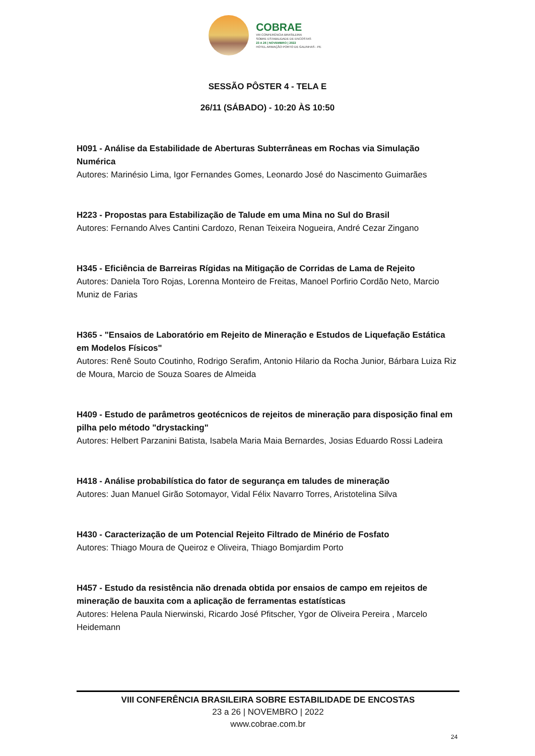COBRAE
VIII CONFERÊNCIA BRASILEIRA
SOBRE ESTABILIDADE DE ENCOSTAS
23 A 26 | NOVEMBRO | 2022
HOTEL ARMAÇÃO PORTO DE GALINHAS - PE
SESSÃO PÔSTER 4 - TELA E
26/11 (SÁBADO) - 10:20 ÀS 10:50
H091 - Análise da Estabilidade de Aberturas Subterrâneas em Rochas via Simulação Numérica
Autores: Marinésio Lima, Igor Fernandes Gomes, Leonardo José do Nascimento Guimarães
H223 - Propostas para Estabilização de Talude em uma Mina no Sul do Brasil
Autores: Fernando Alves Cantini Cardozo, Renan Teixeira Nogueira, André Cezar Zingano
H345 - Eficiência de Barreiras Rígidas na Mitigação de Corridas de Lama de Rejeito
Autores: Daniela Toro Rojas, Lorenna Monteiro de Freitas, Manoel Porfirio Cordão Neto, Marcio Muniz de Farias
H365 - "Ensaios de Laboratório em Rejeito de Mineração e Estudos de Liquefação Estática em Modelos Físicos"
Autores: Renê Souto Coutinho, Rodrigo Serafim, Antonio Hilario da Rocha Junior, Bárbara Luiza Riz de Moura, Marcio de Souza Soares de Almeida
H409 - Estudo de parâmetros geotécnicos de rejeitos de mineração para disposição final em pilha pelo método "drystacking"
Autores: Helbert Parzanini Batista, Isabela Maria Maia Bernardes, Josias Eduardo Rossi Ladeira
H418 - Análise probabilística do fator de segurança em taludes de mineração
Autores: Juan Manuel Girão Sotomayor, Vidal Félix Navarro Torres, Aristotelina Silva
H430 - Caracterização de um Potencial Rejeito Filtrado de Minério de Fosfato
Autores: Thiago Moura de Queiroz e Oliveira, Thiago Bomjardim Porto
H457 - Estudo da resistência não drenada obtida por ensaios de campo em rejeitos de mineração de bauxita com a aplicação de ferramentas estatísticas
Autores: Helena Paula Nierwinski, Ricardo José Pfitscher, Ygor de Oliveira Pereira , Marcelo Heidemann
VIII CONFERÊNCIA BRASILEIRA SOBRE ESTABILIDADE DE ENCOSTAS
23 a 26 | NOVEMBRO | 2022
www.cobrae.com.br
24